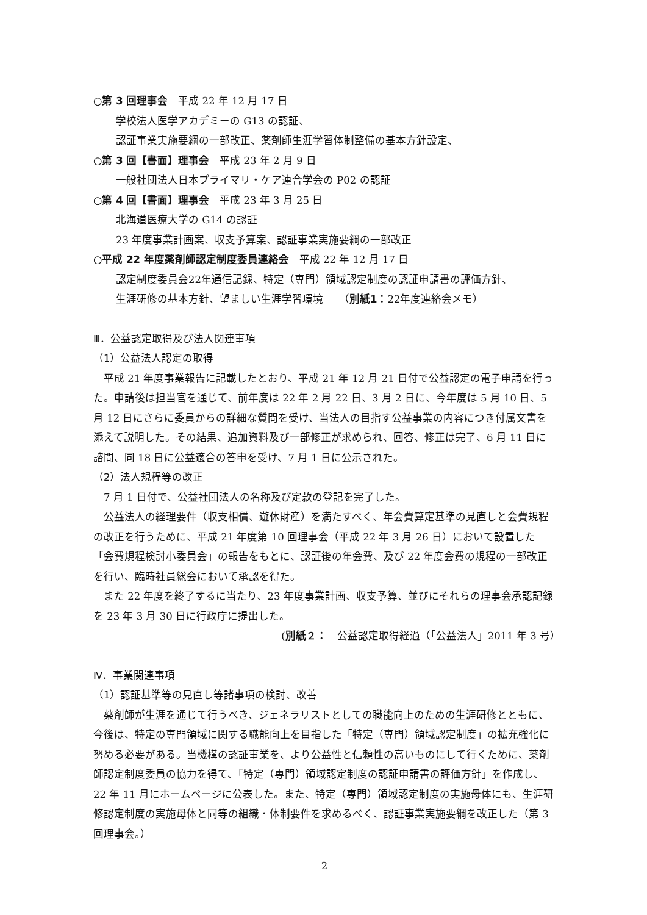○第 3 回理事会　平成 22 年 12 月 17 日
学校法人医学アカデミーの G13 の認証、
認証事業実施要綱の一部改正、薬剤師生涯学習体制整備の基本方針設定、
○第 3 回【書面】理事会　平成 23 年 2 月 9 日
一般社団法人日本プライマリ・ケア連合学会の P02 の認証
○第 4 回【書面】理事会　平成 23 年 3 月 25 日
北海道医療大学の G14 の認証
23 年度事業計画案、収支予算案、認証事業実施要綱の一部改正
○平成 22 年度薬剤師認定制度委員連絡会　平成 22 年 12 月 17 日
認定制度委員会22年通信記録、特定（専門）領域認定制度の認証申請書の評価方針、
生涯研修の基本方針、望ましい生涯学習環境　　（別紙1：22年度連絡会メモ）
Ⅲ．公益認定取得及び法人関連事項
（1）公益法人認定の取得
　平成 21 年度事業報告に記載したとおり、平成 21 年 12 月 21 日付で公益認定の電子申請を行った。申請後は担当官を通じて、前年度は 22 年 2 月 22 日、3 月 2 日に、今年度は 5 月 10 日、5 月 12 日にさらに委員からの詳細な質問を受け、当法人の目指す公益事業の内容につき付属文書を添えて説明した。その結果、追加資料及び一部修正が求められ、回答、修正は完了、6 月 11 日に諮問、同 18 日に公益適合の答申を受け、7 月 1 日に公示された。
（2）法人規程等の改正
　7 月 1 日付で、公益社団法人の名称及び定款の登記を完了した。
　公益法人の経理要件（収支相償、遊休財産）を満たすべく、年会費算定基準の見直しと会費規程の改正を行うために、平成 21 年度第 10 回理事会（平成 22 年 3 月 26 日）において設置した「会費規程検討小委員会」の報告をもとに、認証後の年会費、及び 22 年度会費の規程の一部改正を行い、臨時社員総会において承認を得た。
　また 22 年度を終了するに当たり、23 年度事業計画、収支予算、並びにそれらの理事会承認記録を 23 年 3 月 30 日に行政庁に提出した。
(別紙２：　公益認定取得経過（「公益法人」2011 年 3 号）　
Ⅳ．事業関連事項
（1）認証基準等の見直し等諸事項の検討、改善
　薬剤師が生涯を通じて行うべき、ジェネラリストとしての職能向上のための生涯研修とともに、今後は、特定の専門領域に関する職能向上を目指した「特定（専門）領域認定制度」の拡充強化に努める必要がある。当機構の認証事業を、より公益性と信頼性の高いものにして行くために、薬剤師認定制度委員の協力を得て、「特定（専門）領域認定制度の認証申請書の評価方針」を作成し、22 年 11 月にホームページに公表した。また、特定（専門）領域認定制度の実施母体にも、生涯研修認定制度の実施母体と同等の組織・体制要件を求めるべく、認証事業実施要綱を改正した（第 3 回理事会。）
2